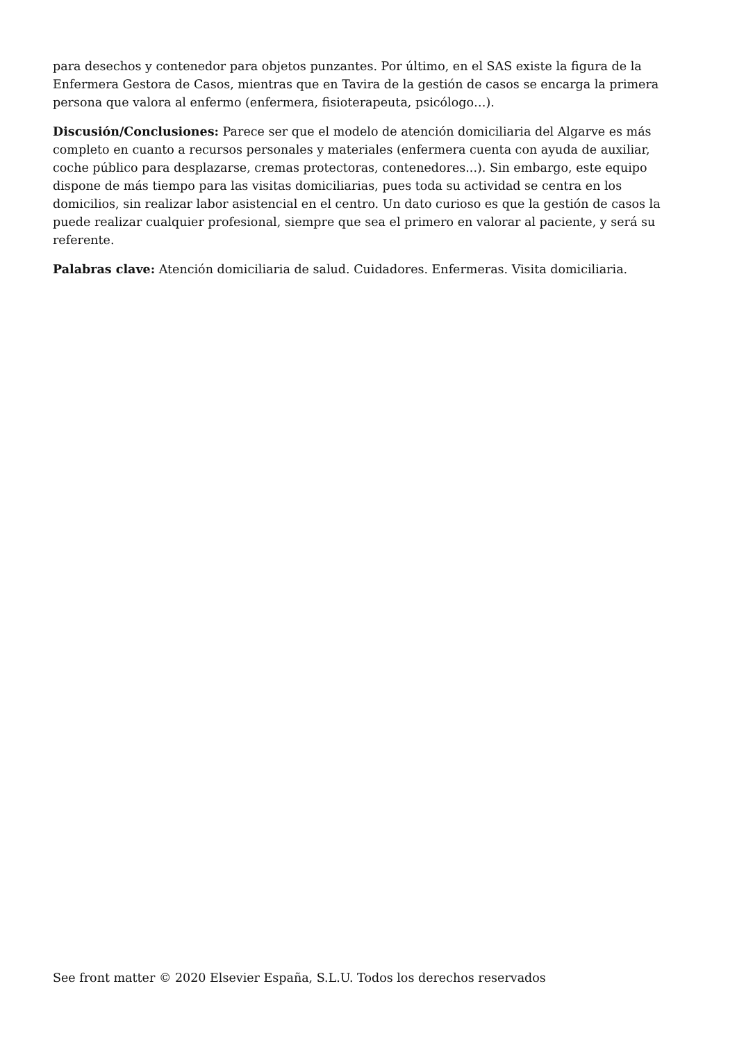para desechos y contenedor para objetos punzantes. Por último, en el SAS existe la figura de la Enfermera Gestora de Casos, mientras que en Tavira de la gestión de casos se encarga la primera persona que valora al enfermo (enfermera, fisioterapeuta, psicólogo…).
Discusión/Conclusiones: Parece ser que el modelo de atención domiciliaria del Algarve es más completo en cuanto a recursos personales y materiales (enfermera cuenta con ayuda de auxiliar, coche público para desplazarse, cremas protectoras, contenedores...). Sin embargo, este equipo dispone de más tiempo para las visitas domiciliarias, pues toda su actividad se centra en los domicilios, sin realizar labor asistencial en el centro. Un dato curioso es que la gestión de casos la puede realizar cualquier profesional, siempre que sea el primero en valorar al paciente, y será su referente.
Palabras clave: Atención domiciliaria de salud. Cuidadores. Enfermeras. Visita domiciliaria.
See front matter © 2020 Elsevier España, S.L.U. Todos los derechos reservados